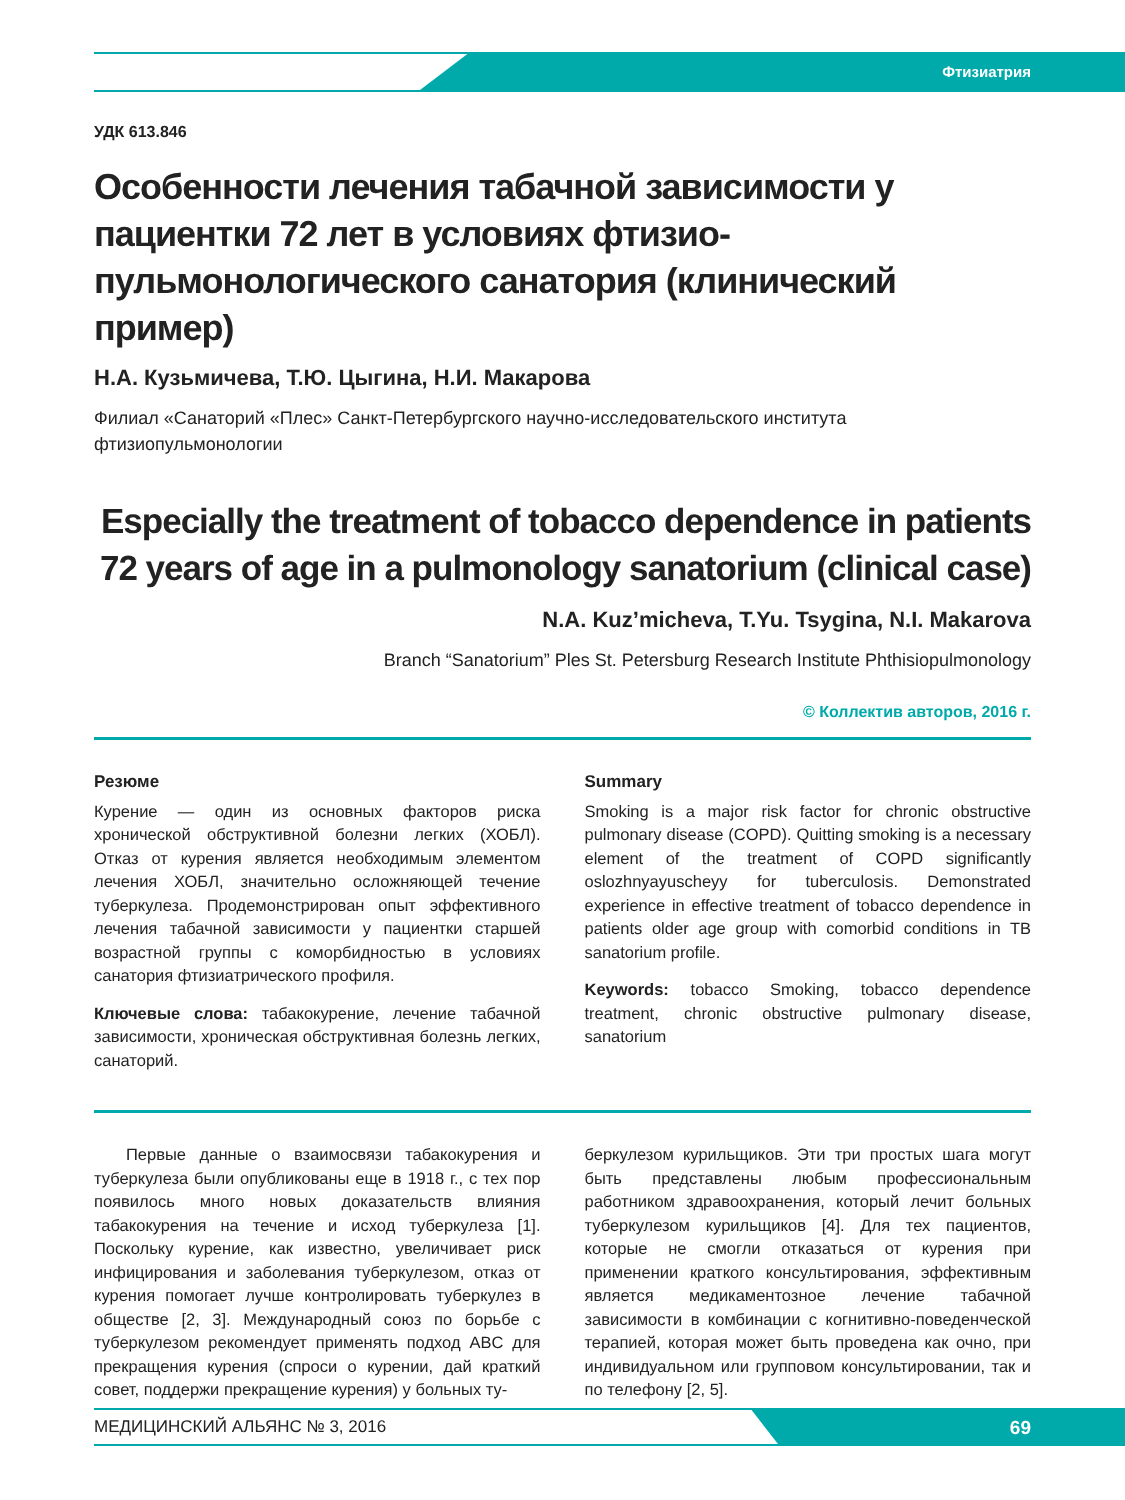Фтизиатрия
УДК 613.846
Особенности лечения табачной зависимости у пациентки 72 лет в условиях фтизио-пульмонологического санатория (клинический пример)
Н.А. Кузьмичева, Т.Ю. Цыгина, Н.И. Макарова
Филиал «Санаторий «Плес» Санкт-Петербургского научно-исследовательского института фтизиопульмонологии
Especially the treatment of tobacco dependence in patients 72 years of age in a pulmonology sanatorium (clinical case)
N.A. Kuz’micheva, T.Yu. Tsygina, N.I. Makarova
Branch “Sanatorium” Ples St. Petersburg Research Institute Phthisiopulmonology
© Коллектив авторов, 2016 г.
Резюме
Курение — один из основных факторов риска хронической обструктивной болезни легких (ХОБЛ). Отказ от курения является необходимым элементом лечения ХОБЛ, значительно осложняющей течение туберкулеза. Продемонстрирован опыт эффективного лечения табачной зависимости у пациентки старшей возрастной группы с коморбидностью в условиях санатория фтизиатрического профиля.
Ключевые слова: табакокурение, лечение табачной зависимости, хроническая обструктивная болезнь легких, санаторий.
Summary
Smoking is a major risk factor for chronic obstructive pulmonary disease (COPD). Quitting smoking is a necessary element of the treatment of COPD significantly oslozhnyayuscheyy for tuberculosis. Demonstrated experience in effective treatment of tobacco dependence in patients older age group with comorbid conditions in TB sanatorium profile.
Keywords: tobacco Smoking, tobacco dependence treatment, chronic obstructive pulmonary disease, sanatorium
Первые данные о взаимосвязи табакокурения и туберкулеза были опубликованы еще в 1918 г., с тех пор появилось много новых доказательств влияния табакокурения на течение и исход туберкулеза [1]. Поскольку курение, как известно, увеличивает риск инфицирования и заболевания туберкулезом, отказ от курения помогает лучше контролировать туберкулез в обществе [2, 3]. Международный союз по борьбе с туберкулезом рекомендует применять подход ABC для прекращения курения (спроси о курении, дай краткий совет, поддержи прекращение курения) у больных ту-
беркулезом курильщиков. Эти три простых шага могут быть представлены любым профессиональным работником здравоохранения, который лечит больных туберкулезом курильщиков [4]. Для тех пациентов, которые не смогли отказаться от курения при применении краткого консультирования, эффективным является медикаментозное лечение табачной зависимости в комбинации с когнитивно-поведенческой терапией, которая может быть проведена как очно, при индивидуальном или групповом консультировании, так и по телефону [2, 5].
МЕДИЦИНСКИЙ АЛЬЯНС № 3, 2016 69